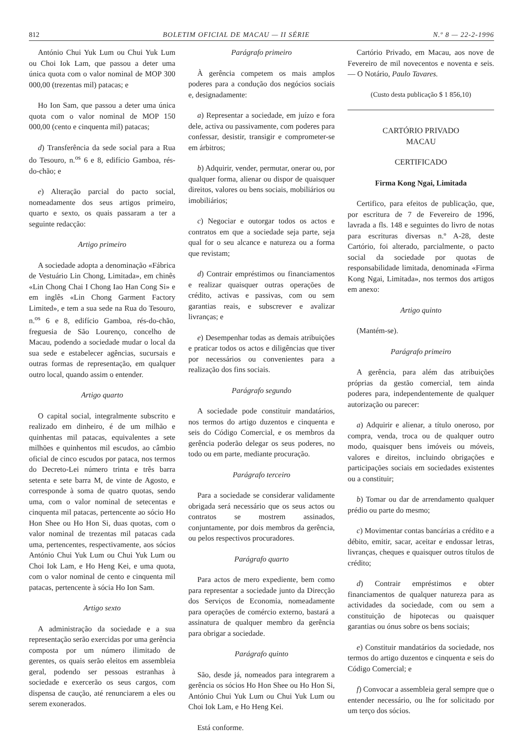812 BOLETIM OFICIAL DE MACAU — II SÉRIE N.º 8 — 22-2-1996
António Chui Yuk Lum ou Chui Yuk Lum ou Choi Iok Lam, que passou a deter uma única quota com o valor nominal de MOP 300 000,00 (trezentas mil) patacas; e
Ho Ion Sam, que passou a deter uma única quota com o valor nominal de MOP 150 000,00 (cento e cinquenta mil) patacas;
d) Transferência da sede social para a Rua do Tesouro, n.<sup>os</sup> 6 e 8, edifício Gamboa, rés-do-chão; e
e) Alteração parcial do pacto social, nomeadamente dos seus artigos primeiro, quarto e sexto, os quais passaram a ter a seguinte redacção:
Artigo primeiro
A sociedade adopta a denominação «Fábrica de Vestuário Lin Chong, Limitada», em chinês «Lin Chong Chai I Chong Iao Han Cong Si» e em inglês «Lin Chong Garment Factory Limited», e tem a sua sede na Rua do Tesouro, n.<sup>os</sup> 6 e 8, edifício Gamboa, rés-do-chão, freguesia de São Lourenço, concelho de Macau, podendo a sociedade mudar o local da sua sede e estabelecer agências, sucursais e outras formas de representação, em qualquer outro local, quando assim o entender.
Artigo quarto
O capital social, integralmente subscrito e realizado em dinheiro, é de um milhão e quinhentas mil patacas, equivalentes a sete milhões e quinhentos mil escudos, ao câmbio oficial de cinco escudos por pataca, nos termos do Decreto-Lei número trinta e três barra setenta e sete barra M, de vinte de Agosto, e corresponde à soma de quatro quotas, sendo uma, com o valor nominal de setecentas e cinquenta mil patacas, pertencente ao sócio Ho Hon Shee ou Ho Hon Si, duas quotas, com o valor nominal de trezentas mil patacas cada uma, pertencentes, respectivamente, aos sócios António Chui Yuk Lum ou Chui Yuk Lum ou Choi Iok Lam, e Ho Heng Kei, e uma quota, com o valor nominal de cento e cinquenta mil patacas, pertencente à sócia Ho Ion Sam.
Artigo sexto
A administração da sociedade e a sua representação serão exercidas por uma gerência composta por um número ilimitado de gerentes, os quais serão eleitos em assembleia geral, podendo ser pessoas estranhas à sociedade e exercerão os seus cargos, com dispensa de caução, até renunciarem a eles ou serem exonerados.
Parágrafo primeiro
À gerência competem os mais amplos poderes para a condução dos negócios sociais e, designadamente:
a) Representar a sociedade, em juízo e fora dele, activa ou passivamente, com poderes para confessar, desistir, transigir e comprometer-se em árbitros;
b) Adquirir, vender, permutar, onerar ou, por qualquer forma, alienar ou dispor de quaisquer direitos, valores ou bens sociais, mobiliários ou imobiliários;
c) Negociar e outorgar todos os actos e contratos em que a sociedade seja parte, seja qual for o seu alcance e natureza ou a forma que revistam;
d) Contrair empréstimos ou financiamentos e realizar quaisquer outras operações de crédito, activas e passivas, com ou sem garantias reais, e subscrever e avalizar livranças; e
e) Desempenhar todas as demais atribuições e praticar todos os actos e diligências que tiver por necessários ou convenientes para a realização dos fins sociais.
Parágrafo segundo
A sociedade pode constituir mandatários, nos termos do artigo duzentos e cinquenta e seis do Código Comercial, e os membros da gerência poderão delegar os seus poderes, no todo ou em parte, mediante procuração.
Parágrafo terceiro
Para a sociedade se considerar validamente obrigada será necessário que os seus actos ou contratos se mostrem assinados, conjuntamente, por dois membros da gerência, ou pelos respectivos procuradores.
Parágrafo quarto
Para actos de mero expediente, bem como para representar a sociedade junto da Direcção dos Serviços de Economia, nomeadamente para operações de comércio externo, bastará a assinatura de qualquer membro da gerência para obrigar a sociedade.
Parágrafo quinto
São, desde já, nomeados para integrarem a gerência os sócios Ho Hon Shee ou Ho Hon Si, António Chui Yuk Lum ou Chui Yuk Lum ou Choi Iok Lam, e Ho Heng Kei.
Está conforme.
Cartório Privado, em Macau, aos nove de Fevereiro de mil novecentos e noventa e seis. — O Notário, Paulo Tavares.
(Custo desta publicação $ 1 856,10)
CARTÓRIO PRIVADO
MACAU
CERTIFICADO
Firma Kong Ngai, Limitada
Certifico, para efeitos de publicação, que, por escritura de 7 de Fevereiro de 1996, lavrada a fls. 148 e seguintes do livro de notas para escrituras diversas n.º A-28, deste Cartório, foi alterado, parcialmente, o pacto social da sociedade por quotas de responsabilidade limitada, denominada «Firma Kong Ngai, Limitada», nos termos dos artigos em anexo:
Artigo quinto
(Mantém-se).
Parágrafo primeiro
A gerência, para além das atribuições próprias da gestão comercial, tem ainda poderes para, independentemente de qualquer autorização ou parecer:
a) Adquirir e alienar, a título oneroso, por compra, venda, troca ou de qualquer outro modo, quaisquer bens imóveis ou móveis, valores e direitos, incluindo obrigações e participações sociais em sociedades existentes ou a constituir;
b) Tomar ou dar de arrendamento qualquer prédio ou parte do mesmo;
c) Movimentar contas bancárias a crédito e a débito, emitir, sacar, aceitar e endossar letras, livranças, cheques e quaisquer outros títulos de crédito;
d) Contrair empréstimos e obter financiamentos de qualquer natureza para as actividades da sociedade, com ou sem a constituição de hipotecas ou quaisquer garantias ou ónus sobre os bens sociais;
e) Constituir mandatários da sociedade, nos termos do artigo duzentos e cinquenta e seis do Código Comercial; e
f) Convocar a assembleia geral sempre que o entender necessário, ou lhe for solicitado por um terço dos sócios.